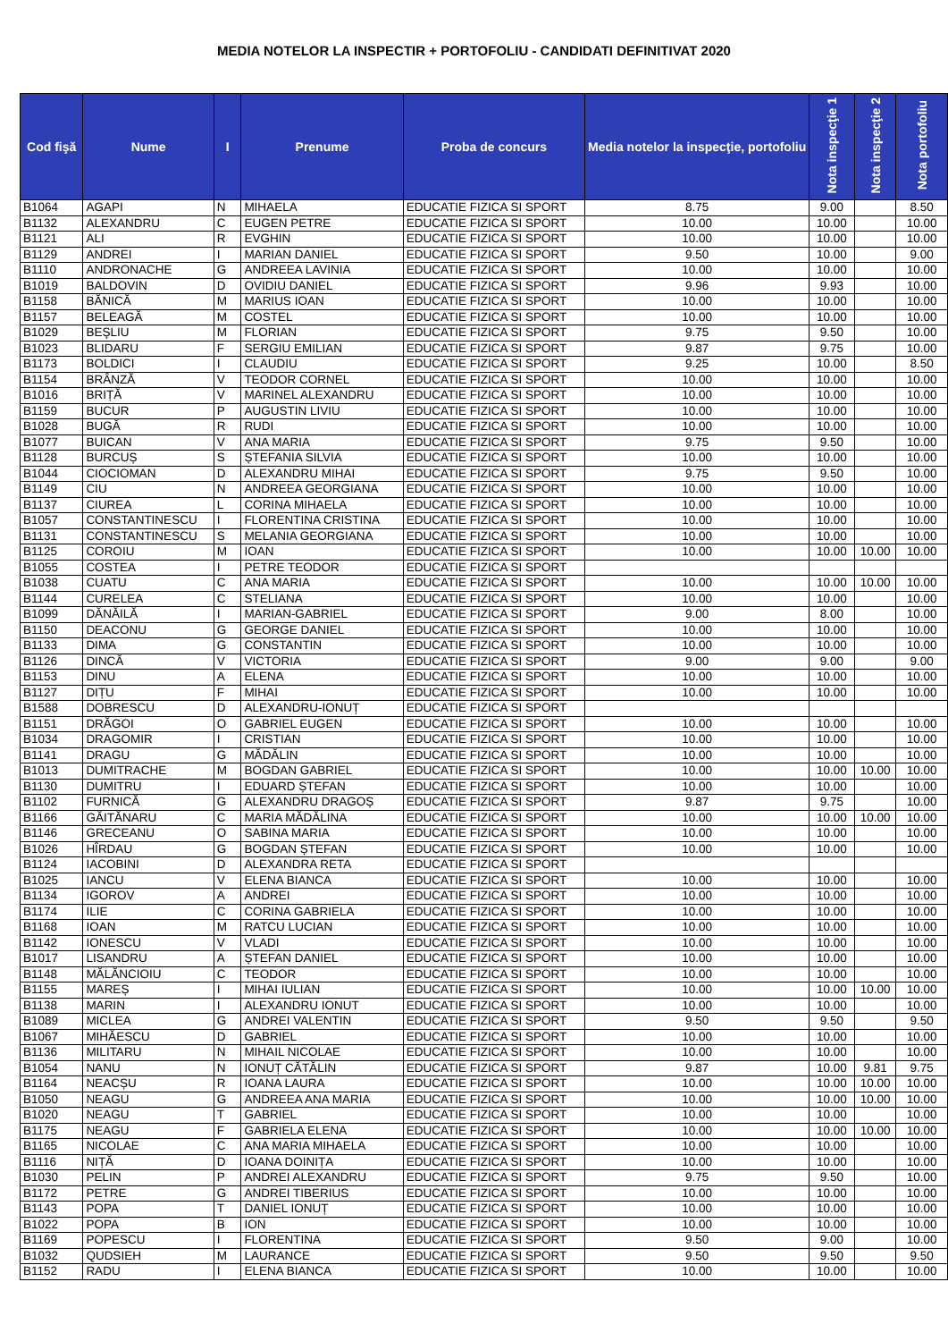MEDIA NOTELOR LA INSPECTIR + PORTOFOLIU - CANDIDATI DEFINITIVAT 2020
| Cod fişă | Nume | I | Prenume | Proba de concurs | Media notelor la inspecţie, portofoliu | Nota inspecţie 1 | Nota inspecţie 2 | Nota portofoliu |
| --- | --- | --- | --- | --- | --- | --- | --- | --- |
| B1064 | AGAPI | N | MIHAELA | EDUCATIE FIZICA SI SPORT | 8.75 | 9.00 | | 8.50 |
| B1132 | ALEXANDRU | C | EUGEN PETRE | EDUCATIE FIZICA SI SPORT | 10.00 | 10.00 | | 10.00 |
| B1121 | ALI | R | EVGHIN | EDUCATIE FIZICA SI SPORT | 10.00 | 10.00 | | 10.00 |
| B1129 | ANDREI | I | MARIAN DANIEL | EDUCATIE FIZICA SI SPORT | 9.50 | 10.00 | | 9.00 |
| B1110 | ANDRONACHE | G | ANDREEA LAVINIA | EDUCATIE FIZICA SI SPORT | 10.00 | 10.00 | | 10.00 |
| B1019 | BALDOVIN | D | OVIDIU DANIEL | EDUCATIE FIZICA SI SPORT | 9.96 | 9.93 | | 10.00 |
| B1158 | BĂNICĂ | M | MARIUS IOAN | EDUCATIE FIZICA SI SPORT | 10.00 | 10.00 | | 10.00 |
| B1157 | BELEAGĂ | M | COSTEL | EDUCATIE FIZICA SI SPORT | 10.00 | 10.00 | | 10.00 |
| B1029 | BEŞLIU | M | FLORIAN | EDUCATIE FIZICA SI SPORT | 9.75 | 9.50 | | 10.00 |
| B1023 | BLIDARU | F | SERGIU EMILIAN | EDUCATIE FIZICA SI SPORT | 9.87 | 9.75 | | 10.00 |
| B1173 | BOLDICI | I | CLAUDIU | EDUCATIE FIZICA SI SPORT | 9.25 | 10.00 | | 8.50 |
| B1154 | BRÂNZĂ | V | TEODOR CORNEL | EDUCATIE FIZICA SI SPORT | 10.00 | 10.00 | | 10.00 |
| B1016 | BRIȚĂ | V | MARINEL ALEXANDRU | EDUCATIE FIZICA SI SPORT | 10.00 | 10.00 | | 10.00 |
| B1159 | BUCUR | P | AUGUSTIN LIVIU | EDUCATIE FIZICA SI SPORT | 10.00 | 10.00 | | 10.00 |
| B1028 | BUGĂ | R | RUDI | EDUCATIE FIZICA SI SPORT | 10.00 | 10.00 | | 10.00 |
| B1077 | BUICAN | V | ANA MARIA | EDUCATIE FIZICA SI SPORT | 9.75 | 9.50 | | 10.00 |
| B1128 | BURCUȘ | S | ȘTEFANIA SILVIA | EDUCATIE FIZICA SI SPORT | 10.00 | 10.00 | | 10.00 |
| B1044 | CIOCIOMAN | D | ALEXANDRU MIHAI | EDUCATIE FIZICA SI SPORT | 9.75 | 9.50 | | 10.00 |
| B1149 | CIU | N | ANDREEA GEORGIANA | EDUCATIE FIZICA SI SPORT | 10.00 | 10.00 | | 10.00 |
| B1137 | CIUREA | L | CORINA MIHAELA | EDUCATIE FIZICA SI SPORT | 10.00 | 10.00 | | 10.00 |
| B1057 | CONSTANTINESCU | I | FLORENTINA CRISTINA | EDUCATIE FIZICA SI SPORT | 10.00 | 10.00 | | 10.00 |
| B1131 | CONSTANTINESCU | S | MELANIA GEORGIANA | EDUCATIE FIZICA SI SPORT | 10.00 | 10.00 | | 10.00 |
| B1125 | COROIU | M | IOAN | EDUCATIE FIZICA SI SPORT | 10.00 | 10.00 | 10.00 | 10.00 |
| B1055 | COSTEA | I | PETRE TEODOR | EDUCATIE FIZICA SI SPORT | | | | |
| B1038 | CUATU | C | ANA MARIA | EDUCATIE FIZICA SI SPORT | 10.00 | 10.00 | 10.00 | 10.00 |
| B1144 | CURELEA | C | STELIANA | EDUCATIE FIZICA SI SPORT | 10.00 | 10.00 | | 10.00 |
| B1099 | DĂNĂILĂ | I | MARIAN-GABRIEL | EDUCATIE FIZICA SI SPORT | 9.00 | 8.00 | | 10.00 |
| B1150 | DEACONU | G | GEORGE DANIEL | EDUCATIE FIZICA SI SPORT | 10.00 | 10.00 | | 10.00 |
| B1133 | DIMA | G | CONSTANTIN | EDUCATIE FIZICA SI SPORT | 10.00 | 10.00 | | 10.00 |
| B1126 | DINCĂ | V | VICTORIA | EDUCATIE FIZICA SI SPORT | 9.00 | 9.00 | | 9.00 |
| B1153 | DINU | A | ELENA | EDUCATIE FIZICA SI SPORT | 10.00 | 10.00 | | 10.00 |
| B1127 | DIȚU | F | MIHAI | EDUCATIE FIZICA SI SPORT | 10.00 | 10.00 | | 10.00 |
| B1588 | DOBRESCU | D | ALEXANDRU-IONUȚ | EDUCATIE FIZICA SI SPORT | | | | |
| B1151 | DRĂGOI | O | GABRIEL EUGEN | EDUCATIE FIZICA SI SPORT | 10.00 | 10.00 | | 10.00 |
| B1034 | DRAGOMIR | I | CRISTIAN | EDUCATIE FIZICA SI SPORT | 10.00 | 10.00 | | 10.00 |
| B1141 | DRAGU | G | MĂDĂLIN | EDUCATIE FIZICA SI SPORT | 10.00 | 10.00 | | 10.00 |
| B1013 | DUMITRACHE | M | BOGDAN GABRIEL | EDUCATIE FIZICA SI SPORT | 10.00 | 10.00 | 10.00 | 10.00 |
| B1130 | DUMITRU | I | EDUARD ȘTEFAN | EDUCATIE FIZICA SI SPORT | 10.00 | 10.00 | | 10.00 |
| B1102 | FURNICĂ | G | ALEXANDRU DRAGOȘ | EDUCATIE FIZICA SI SPORT | 9.87 | 9.75 | | 10.00 |
| B1166 | GĂITĂNARU | C | MARIA MĂDĂLINA | EDUCATIE FIZICA SI SPORT | 10.00 | 10.00 | 10.00 | 10.00 |
| B1146 | GRECEANU | O | SABINA MARIA | EDUCATIE FIZICA SI SPORT | 10.00 | 10.00 | | 10.00 |
| B1026 | HÎRDAU | G | BOGDAN ȘTEFAN | EDUCATIE FIZICA SI SPORT | 10.00 | 10.00 | | 10.00 |
| B1124 | IACOBINI | D | ALEXANDRA RETA | EDUCATIE FIZICA SI SPORT | | | | |
| B1025 | IANCU | V | ELENA BIANCA | EDUCATIE FIZICA SI SPORT | 10.00 | 10.00 | | 10.00 |
| B1134 | IGOROV | A | ANDREI | EDUCATIE FIZICA SI SPORT | 10.00 | 10.00 | | 10.00 |
| B1174 | ILIE | C | CORINA GABRIELA | EDUCATIE FIZICA SI SPORT | 10.00 | 10.00 | | 10.00 |
| B1168 | IOAN | M | RATCU LUCIAN | EDUCATIE FIZICA SI SPORT | 10.00 | 10.00 | | 10.00 |
| B1142 | IONESCU | V | VLADI | EDUCATIE FIZICA SI SPORT | 10.00 | 10.00 | | 10.00 |
| B1017 | LISANDRU | A | ȘTEFAN DANIEL | EDUCATIE FIZICA SI SPORT | 10.00 | 10.00 | | 10.00 |
| B1148 | MĂLĂNCIOIU | C | TEODOR | EDUCATIE FIZICA SI SPORT | 10.00 | 10.00 | | 10.00 |
| B1155 | MAREȘ | I | MIHAI IULIAN | EDUCATIE FIZICA SI SPORT | 10.00 | 10.00 | 10.00 | 10.00 |
| B1138 | MARIN | I | ALEXANDRU IONUT | EDUCATIE FIZICA SI SPORT | 10.00 | 10.00 | | 10.00 |
| B1089 | MICLEA | G | ANDREI VALENTIN | EDUCATIE FIZICA SI SPORT | 9.50 | 9.50 | | 9.50 |
| B1067 | MIHĂESCU | D | GABRIEL | EDUCATIE FIZICA SI SPORT | 10.00 | 10.00 | | 10.00 |
| B1136 | MILITARU | N | MIHAIL NICOLAE | EDUCATIE FIZICA SI SPORT | 10.00 | 10.00 | | 10.00 |
| B1054 | NANU | N | IONUȚ CĂTĂLIN | EDUCATIE FIZICA SI SPORT | 9.87 | 10.00 | 9.81 | 9.75 |
| B1164 | NEACȘU | R | IOANA LAURA | EDUCATIE FIZICA SI SPORT | 10.00 | 10.00 | 10.00 | 10.00 |
| B1050 | NEAGU | G | ANDREEA ANA MARIA | EDUCATIE FIZICA SI SPORT | 10.00 | 10.00 | 10.00 | 10.00 |
| B1020 | NEAGU | T | GABRIEL | EDUCATIE FIZICA SI SPORT | 10.00 | 10.00 | | 10.00 |
| B1175 | NEAGU | F | GABRIELA ELENA | EDUCATIE FIZICA SI SPORT | 10.00 | 10.00 | 10.00 | 10.00 |
| B1165 | NICOLAE | C | ANA MARIA MIHAELA | EDUCATIE FIZICA SI SPORT | 10.00 | 10.00 | | 10.00 |
| B1116 | NIȚĂ | D | IOANA DOINIȚA | EDUCATIE FIZICA SI SPORT | 10.00 | 10.00 | | 10.00 |
| B1030 | PELIN | P | ANDREI ALEXANDRU | EDUCATIE FIZICA SI SPORT | 9.75 | 9.50 | | 10.00 |
| B1172 | PETRE | G | ANDREI TIBERIUS | EDUCATIE FIZICA SI SPORT | 10.00 | 10.00 | | 10.00 |
| B1143 | POPA | T | DANIEL IONUȚ | EDUCATIE FIZICA SI SPORT | 10.00 | 10.00 | | 10.00 |
| B1022 | POPA | B | ION | EDUCATIE FIZICA SI SPORT | 10.00 | 10.00 | | 10.00 |
| B1169 | POPESCU | I | FLORENTINA | EDUCATIE FIZICA SI SPORT | 9.50 | 9.00 | | 10.00 |
| B1032 | QUDSIEH | M | LAURANCE | EDUCATIE FIZICA SI SPORT | 9.50 | 9.50 | | 9.50 |
| B1152 | RADU | I | ELENA BIANCA | EDUCATIE FIZICA SI SPORT | 10.00 | 10.00 | | 10.00 |